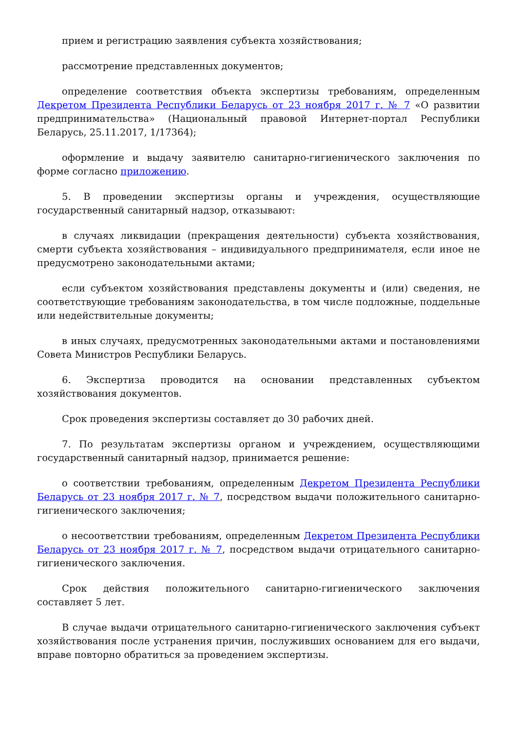прием и регистрацию заявления субъекта хозяйствования;
рассмотрение представленных документов;
определение соответствия объекта экспертизы требованиям, определенным Декретом Президента Республики Беларусь от 23 ноября 2017 г. № 7 «О развитии предпринимательства» (Национальный правовой Интернет-портал Республики Беларусь, 25.11.2017, 1/17364);
оформление и выдачу заявителю санитарно-гигиенического заключения по форме согласно приложению.
5. В проведении экспертизы органы и учреждения, осуществляющие государственный санитарный надзор, отказывают:
в случаях ликвидации (прекращения деятельности) субъекта хозяйствования, смерти субъекта хозяйствования – индивидуального предпринимателя, если иное не предусмотрено законодательными актами;
если субъектом хозяйствования представлены документы и (или) сведения, не соответствующие требованиям законодательства, в том числе подложные, поддельные или недействительные документы;
в иных случаях, предусмотренных законодательными актами и постановлениями Совета Министров Республики Беларусь.
6. Экспертиза проводится на основании представленных субъектом хозяйствования документов.
Срок проведения экспертизы составляет до 30 рабочих дней.
7. По результатам экспертизы органом и учреждением, осуществляющими государственный санитарный надзор, принимается решение:
о соответствии требованиям, определенным Декретом Президента Республики Беларусь от 23 ноября 2017 г. № 7, посредством выдачи положительного санитарно-гигиенического заключения;
о несоответствии требованиям, определенным Декретом Президента Республики Беларусь от 23 ноября 2017 г. № 7, посредством выдачи отрицательного санитарно-гигиенического заключения.
Срок действия положительного санитарно-гигиенического заключения составляет 5 лет.
В случае выдачи отрицательного санитарно-гигиенического заключения субъект хозяйствования после устранения причин, послуживших основанием для его выдачи, вправе повторно обратиться за проведением экспертизы.